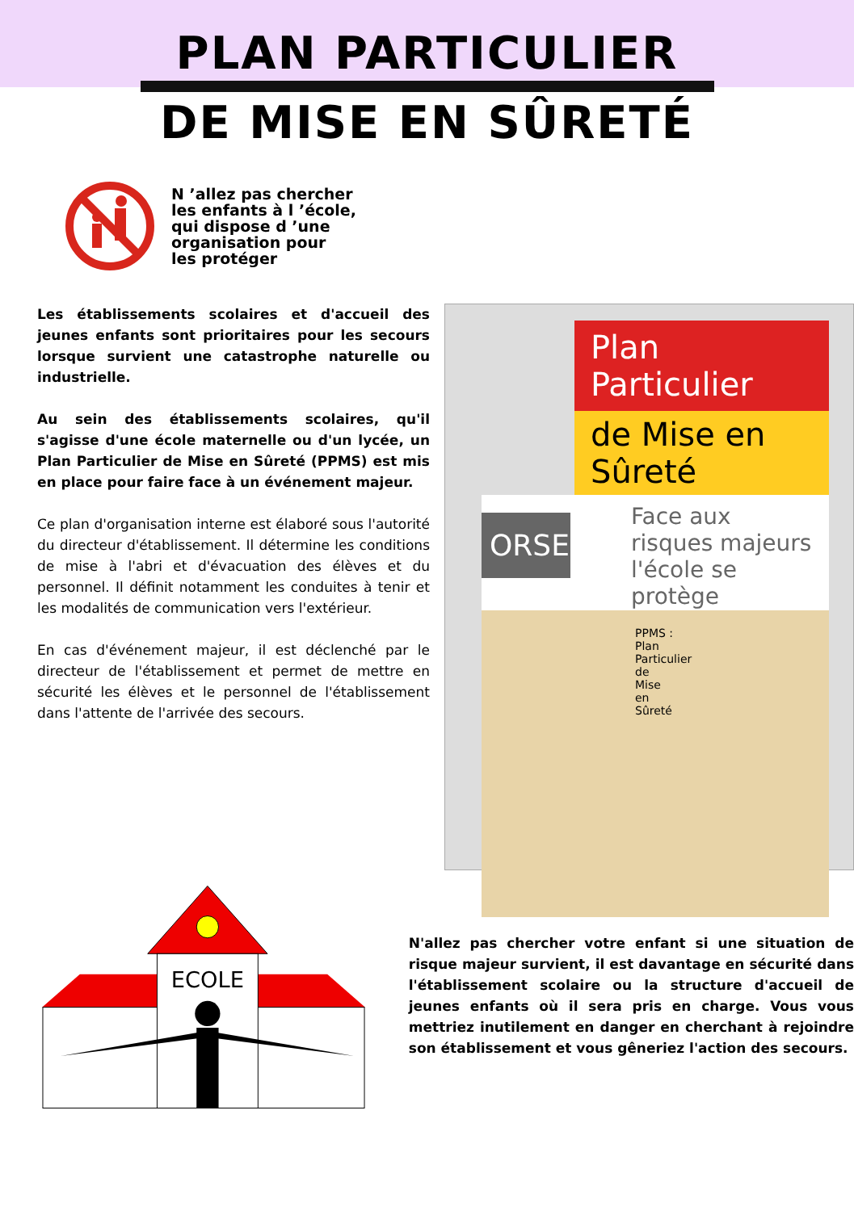PLAN PARTICULIER
DE MISE EN SÛRETÉ
N ’allez pas chercher
les enfants à l ’école,
qui dispose d ’une
organisation pour
les protéger
Les établissements scolaires et d'accueil des jeunes enfants sont prioritaires pour les secours lorsque survient une catastrophe naturelle ou industrielle.
Au sein des établissements scolaires, qu'il s'agisse d'une école maternelle ou d'un lycée, un Plan Particulier de Mise en Sûreté (PPMS) est mis en place pour faire face à un événement majeur.
Ce plan d'organisation interne est élaboré sous l'autorité du directeur d'établissement. Il détermine les conditions de mise à l'abri et d'évacuation des élèves et du personnel. Il définit notamment les conduites à tenir et les modalités de communication vers l'extérieur.
En cas d'événement majeur, il est déclenché par le directeur de l'établissement et permet de mettre en sécurité les élèves et le personnel de l'établissement dans l'attente de l'arrivée des secours.
Plan Particulier
de Mise en Sûreté
Face aux risques majeurs
l'école se protège
ORSEC
PPMS : Plan Particulier de Mise en Sûreté
ECOLE
N'allez pas chercher votre enfant si une situation de risque majeur survient, il est davantage en sécurité dans l'établissement scolaire ou la structure d'accueil de jeunes enfants où il sera pris en charge. Vous vous mettriez inutilement en danger en cherchant à rejoindre son établissement et vous gêneriez l'action des secours.